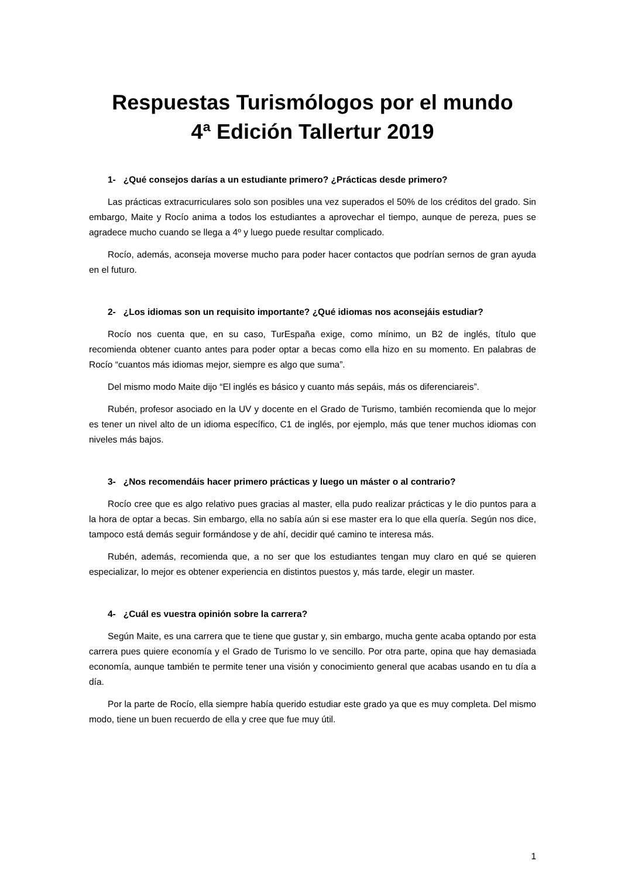Respuestas Turismólogos por el mundo
4ª Edición Tallertur 2019
1- ¿Qué consejos darías a un estudiante primero? ¿Prácticas desde primero?
Las prácticas extracurriculares solo son posibles una vez superados el 50% de los créditos del grado. Sin embargo, Maite y Rocío anima a todos los estudiantes a aprovechar el tiempo, aunque de pereza, pues se agradece mucho cuando se llega a 4º y luego puede resultar complicado.
Rocío, además, aconseja moverse mucho para poder hacer contactos que podrían sernos de gran ayuda en el futuro.
2- ¿Los idiomas son un requisito importante? ¿Qué idiomas nos aconsejáis estudiar?
Rocío nos cuenta que, en su caso, TurEspaña exige, como mínimo, un B2 de inglés, título que recomienda obtener cuanto antes para poder optar a becas como ella hizo en su momento. En palabras de Rocío “cuantos más idiomas mejor, siempre es algo que suma”.
Del mismo modo Maite dijo “El inglés es básico y cuanto más sepáis, más os diferenciareis”.
Rubén, profesor asociado en la UV y docente en el Grado de Turismo, también recomienda que lo mejor es tener un nivel alto de un idioma específico, C1 de inglés, por ejemplo, más que tener muchos idiomas con niveles más bajos.
3- ¿Nos recomendáis hacer primero prácticas y luego un máster o al contrario?
Rocío cree que es algo relativo pues gracias al master, ella pudo realizar prácticas y le dio puntos para a la hora de optar a becas. Sin embargo, ella no sabía aún si ese master era lo que ella quería. Según nos dice, tampoco está demás seguir formándose y de ahí, decidir qué camino te interesa más.
Rubén, además, recomienda que, a no ser que los estudiantes tengan muy claro en qué se quieren especializar, lo mejor es obtener experiencia en distintos puestos y, más tarde, elegir un master.
4- ¿Cuál es vuestra opinión sobre la carrera?
Según Maite, es una carrera que te tiene que gustar y, sin embargo, mucha gente acaba optando por esta carrera pues quiere economía y el Grado de Turismo lo ve sencillo. Por otra parte, opina que hay demasiada economía, aunque también te permite tener una visión y conocimiento general que acabas usando en tu día a día.
Por la parte de Rocío, ella siempre había querido estudiar este grado ya que es muy completa. Del mismo modo, tiene un buen recuerdo de ella y cree que fue muy útil.
1